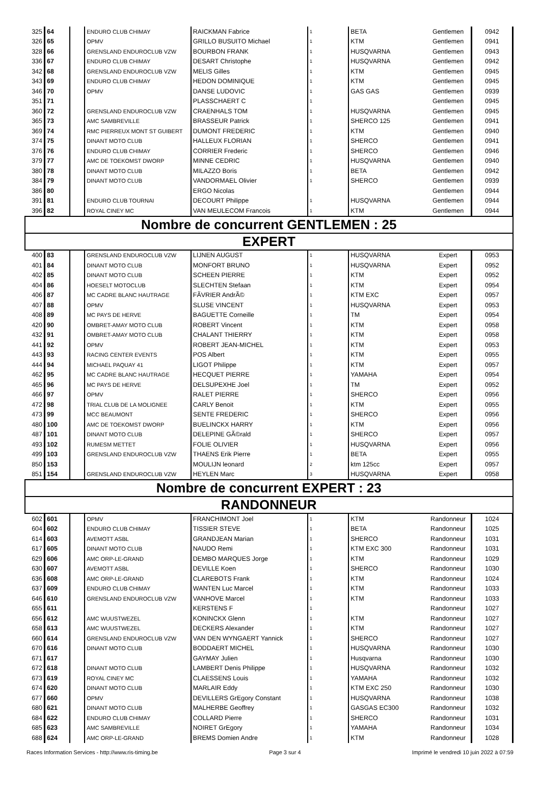| 325 | 64 | | ENDURO CLUB CHIMAY | RAICKMAN Fabrice | 1 | BETA | Gentlemen | 0942 |
| 326 | 65 | | OPMV | GRILLO BUSUITO Michael | 1 | KTM | Gentlemen | 0941 |
| 328 | 66 | | GRENSLAND ENDUROCLUB VZW | BOURBON FRANK | 1 | HUSQVARNA | Gentlemen | 0943 |
| 336 | 67 | | ENDURO CLUB CHIMAY | DESART Christophe | 1 | HUSQVARNA | Gentlemen | 0942 |
| 342 | 68 | | GRENSLAND ENDUROCLUB VZW | MELIS Gilles | 1 | KTM | Gentlemen | 0945 |
| 343 | 69 | | ENDURO CLUB CHIMAY | HEDON DOMINIQUE | 1 | KTM | Gentlemen | 0945 |
| 346 | 70 | | OPMV | DANSE LUDOVIC | 1 | GAS GAS | Gentlemen | 0939 |
| 351 | 71 | | | PLASSCHAERT C | 1 | | Gentlemen | 0945 |
| 360 | 72 | | GRENSLAND ENDUROCLUB VZW | CRAENHALS TOM | 1 | HUSQVARNA | Gentlemen | 0945 |
| 365 | 73 | | AMC SAMBREVILLE | BRASSEUR Patrick | 1 | SHERCO 125 | Gentlemen | 0941 |
| 369 | 74 | | RMC PIERREUX MONT ST GUIBERT | DUMONT FREDERIC | 1 | KTM | Gentlemen | 0940 |
| 374 | 75 | | DINANT MOTO CLUB | HALLEUX FLORIAN | 1 | SHERCO | Gentlemen | 0941 |
| 376 | 76 | | ENDURO CLUB CHIMAY | CORRIER Frederic | 1 | SHERCO | Gentlemen | 0946 |
| 379 | 77 | | AMC DE TOEKOMST DWORP | MINNE CEDRIC | 1 | HUSQVARNA | Gentlemen | 0940 |
| 380 | 78 | | DINANT MOTO CLUB | MILAZZO Boris | 1 | BETA | Gentlemen | 0942 |
| 384 | 79 | | DINANT MOTO CLUB | VANDORMAEL Olivier | 1 | SHERCO | Gentlemen | 0939 |
| 386 | 80 | | | ERGO Nicolas | | | Gentlemen | 0944 |
| 391 | 81 | | ENDURO CLUB TOURNAI | DECOURT Philippe | 1 | HUSQVARNA | Gentlemen | 0944 |
| 396 | 82 | | ROYAL CINEY MC | VAN MEULECOM Francois | 1 | KTM | Gentlemen | 0944 |
| Nombre de concurrent GENTLEMEN : 25 | | | | | | | | |
| EXPERT | | | | | | | | |
| 400 | 83 | | GRENSLAND ENDUROCLUB VZW | LIJNEN AUGUST | 1 | HUSQVARNA | Expert | 0953 |
| 401 | 84 | | DINANT MOTO CLUB | MONFORT BRUNO | 1 | HUSQVARNA | Expert | 0952 |
| 402 | 85 | | DINANT MOTO CLUB | SCHEEN PIERRE | 1 | KTM | Expert | 0952 |
| 404 | 86 | | HOESELT MOTOCLUB | SLECHTEN Stefaan | 1 | KTM | Expert | 0954 |
| 406 | 87 | | MC CADRE BLANC HAUTRAGE | FÃVRIER AndrÃ© | 1 | KTM EXC | Expert | 0957 |
| 407 | 88 | | OPMV | SLUSE VINCENT | 1 | HUSQVARNA | Expert | 0953 |
| 408 | 89 | | MC PAYS DE HERVE | BAGUETTE Corneille | 1 | TM | Expert | 0954 |
| 420 | 90 | | OMBRET-AMAY MOTO CLUB | ROBERT Vincent | 1 | KTM | Expert | 0958 |
| 432 | 91 | | OMBRET-AMAY MOTO CLUB | CHALANT THIERRY | 1 | KTM | Expert | 0958 |
| 441 | 92 | | OPMV | ROBERT JEAN-MICHEL | 1 | KTM | Expert | 0953 |
| 443 | 93 | | RACING CENTER EVENTS | POS Albert | 1 | KTM | Expert | 0955 |
| 444 | 94 | | MICHAEL PAQUAY 41 | LIGOT Philippe | 1 | KTM | Expert | 0957 |
| 462 | 95 | | MC CADRE BLANC HAUTRAGE | HECQUET PIERRE | 1 | YAMAHA | Expert | 0954 |
| 465 | 96 | | MC PAYS DE HERVE | DELSUPEXHE Joel | 1 | TM | Expert | 0952 |
| 466 | 97 | | OPMV | RALET PIERRE | 1 | SHERCO | Expert | 0956 |
| 472 | 98 | | TRIAL CLUB DE LA MOLIGNEE | CARLY Benoit | 1 | KTM | Expert | 0955 |
| 473 | 99 | | MCC BEAUMONT | SENTE FREDERIC | 1 | SHERCO | Expert | 0956 |
| 480 | 100 | | AMC DE TOEKOMST DWORP | BUELINCKX HARRY | 1 | KTM | Expert | 0956 |
| 487 | 101 | | DINANT MOTO CLUB | DELEPINE GÃ©rald | 1 | SHERCO | Expert | 0957 |
| 493 | 102 | | RUMESM METTET | FOLIE OLIVIER | 1 | HUSQVARNA | Expert | 0956 |
| 499 | 103 | | GRENSLAND ENDUROCLUB VZW | THAENS Erik Pierre | 1 | BETA | Expert | 0955 |
| 850 | 153 | | | MOULIJN leonard | 2 | ktm 125cc | Expert | 0957 |
| 851 | 154 | | GRENSLAND ENDUROCLUB VZW | HEYLEN Marc | 3 | HUSQVARNA | Expert | 0958 |
| Nombre de concurrent EXPERT : 23 | | | | | | | | |
| RANDONNEUR | | | | | | | | |
| 602 | 601 | | OPMV | FRANCHIMONT Joel | 1 | KTM | Randonneur | 1024 |
| 604 | 602 | | ENDURO CLUB CHIMAY | TISSIER STEVE | 1 | BETA | Randonneur | 1025 |
| 614 | 603 | | AVEMOTT ASBL | GRANDJEAN Marian | 1 | SHERCO | Randonneur | 1031 |
| 617 | 605 | | DINANT MOTO CLUB | NAUDO Remi | 1 | KTM EXC 300 | Randonneur | 1031 |
| 629 | 606 | | AMC ORP-LE-GRAND | DEMBO MARQUES Jorge | 1 | KTM | Randonneur | 1029 |
| 630 | 607 | | AVEMOTT ASBL | DEVILLE Koen | 1 | SHERCO | Randonneur | 1030 |
| 636 | 608 | | AMC ORP-LE-GRAND | CLAREBOTS Frank | 1 | KTM | Randonneur | 1024 |
| 637 | 609 | | ENDURO CLUB CHIMAY | WANTEN Luc Marcel | 1 | KTM | Randonneur | 1033 |
| 646 | 610 | | GRENSLAND ENDUROCLUB VZW | VANHOVE Marcel | 1 | KTM | Randonneur | 1033 |
| 655 | 611 | | | KERSTENS F | 1 | | Randonneur | 1027 |
| 656 | 612 | | AMC WUUSTWEZEL | KONINCKX Glenn | 1 | KTM | Randonneur | 1027 |
| 658 | 613 | | AMC WUUSTWEZEL | DECKERS Alexander | 1 | KTM | Randonneur | 1027 |
| 660 | 614 | | GRENSLAND ENDUROCLUB VZW | VAN DEN WYNGAERT Yannick | 1 | SHERCO | Randonneur | 1027 |
| 670 | 616 | | DINANT MOTO CLUB | BODDAERT MICHEL | 1 | HUSQVARNA | Randonneur | 1030 |
| 671 | 617 | | | GAYMAY Julien | 1 | Husqvarna | Randonneur | 1030 |
| 672 | 618 | | DINANT MOTO CLUB | LAMBERT Denis Philippe | 1 | HUSQVARNA | Randonneur | 1032 |
| 673 | 619 | | ROYAL CINEY MC | CLAESSENS Louis | 1 | YAMAHA | Randonneur | 1032 |
| 674 | 620 | | DINANT MOTO CLUB | MARLAIR Eddy | 1 | KTM EXC 250 | Randonneur | 1030 |
| 677 | 660 | | OPMV | DEVILLERS GrEgory Constant | 1 | HUSQVARNA | Randonneur | 1038 |
| 680 | 621 | | DINANT MOTO CLUB | MALHERBE Geoffrey | 1 | GASGAS EC300 | Randonneur | 1032 |
| 684 | 622 | | ENDURO CLUB CHIMAY | COLLARD Pierre | 1 | SHERCO | Randonneur | 1031 |
| 685 | 623 | | AMC SAMBREVILLE | NOIRET GrEgory | 1 | YAMAHA | Randonneur | 1034 |
| 688 | 624 | | AMC ORP-LE-GRAND | BREMS Domien Andre | 1 | KTM | Randonneur | 1028 |
Races Information Services - http://www.ris-timing.be Page 3 sur 4 Imprimé le vendredi 10 juin 2022 à 07:59